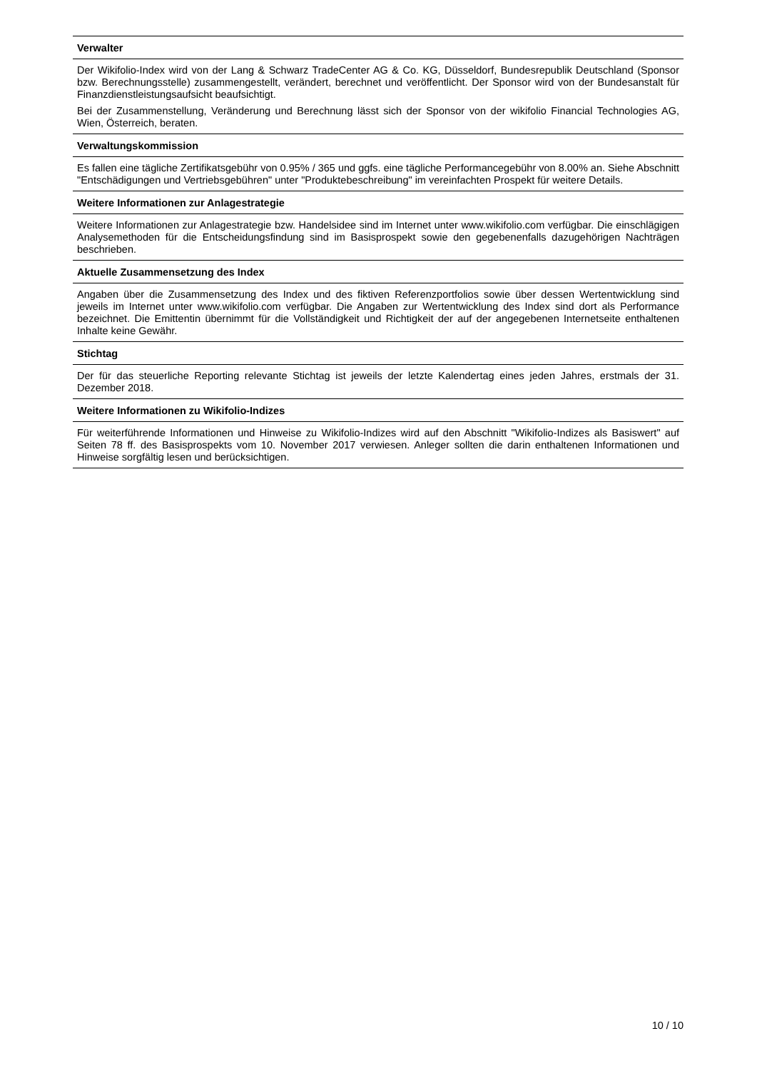Verwalter
Der Wikifolio-Index wird von der Lang & Schwarz TradeCenter AG & Co. KG, Düsseldorf, Bundesrepublik Deutschland (Sponsor bzw. Berechnungsstelle) zusammengestellt, verändert, berechnet und veröffentlicht. Der Sponsor wird von der Bundesanstalt für Finanzdienstleistungsaufsicht beaufsichtigt.
Bei der Zusammenstellung, Veränderung und Berechnung lässt sich der Sponsor von der wikifolio Financial Technologies AG, Wien, Österreich, beraten.
Verwaltungskommission
Es fallen eine tägliche Zertifikatsgebühr von 0.95% / 365 und ggfs. eine tägliche Performancegebühr von 8.00% an. Siehe Abschnitt "Entschädigungen und Vertriebsgebühren" unter "Produktebeschreibung" im vereinfachten Prospekt für weitere Details.
Weitere Informationen zur Anlagestrategie
Weitere Informationen zur Anlagestrategie bzw. Handelsidee sind im Internet unter www.wikifolio.com verfügbar. Die einschlägigen Analysemethoden für die Entscheidungsfindung sind im Basisprospekt sowie den gegebenenfalls dazugehörigen Nachträgen beschrieben.
Aktuelle Zusammensetzung des Index
Angaben über die Zusammensetzung des Index und des fiktiven Referenzportfolios sowie über dessen Wertentwicklung sind jeweils im Internet unter www.wikifolio.com verfügbar. Die Angaben zur Wertentwicklung des Index sind dort als Performance bezeichnet. Die Emittentin übernimmt für die Vollständigkeit und Richtigkeit der auf der angegebenen Internetseite enthaltenen Inhalte keine Gewähr.
Stichtag
Der für das steuerliche Reporting relevante Stichtag ist jeweils der letzte Kalendertag eines jeden Jahres, erstmals der 31. Dezember 2018.
Weitere Informationen zu Wikifolio-Indizes
Für weiterführende Informationen und Hinweise zu Wikifolio-Indizes wird auf den Abschnitt "Wikifolio-Indizes als Basiswert" auf Seiten 78 ff. des Basisprospekts vom 10. November 2017 verwiesen. Anleger sollten die darin enthaltenen Informationen und Hinweise sorgfältig lesen und berücksichtigen.
10 / 10